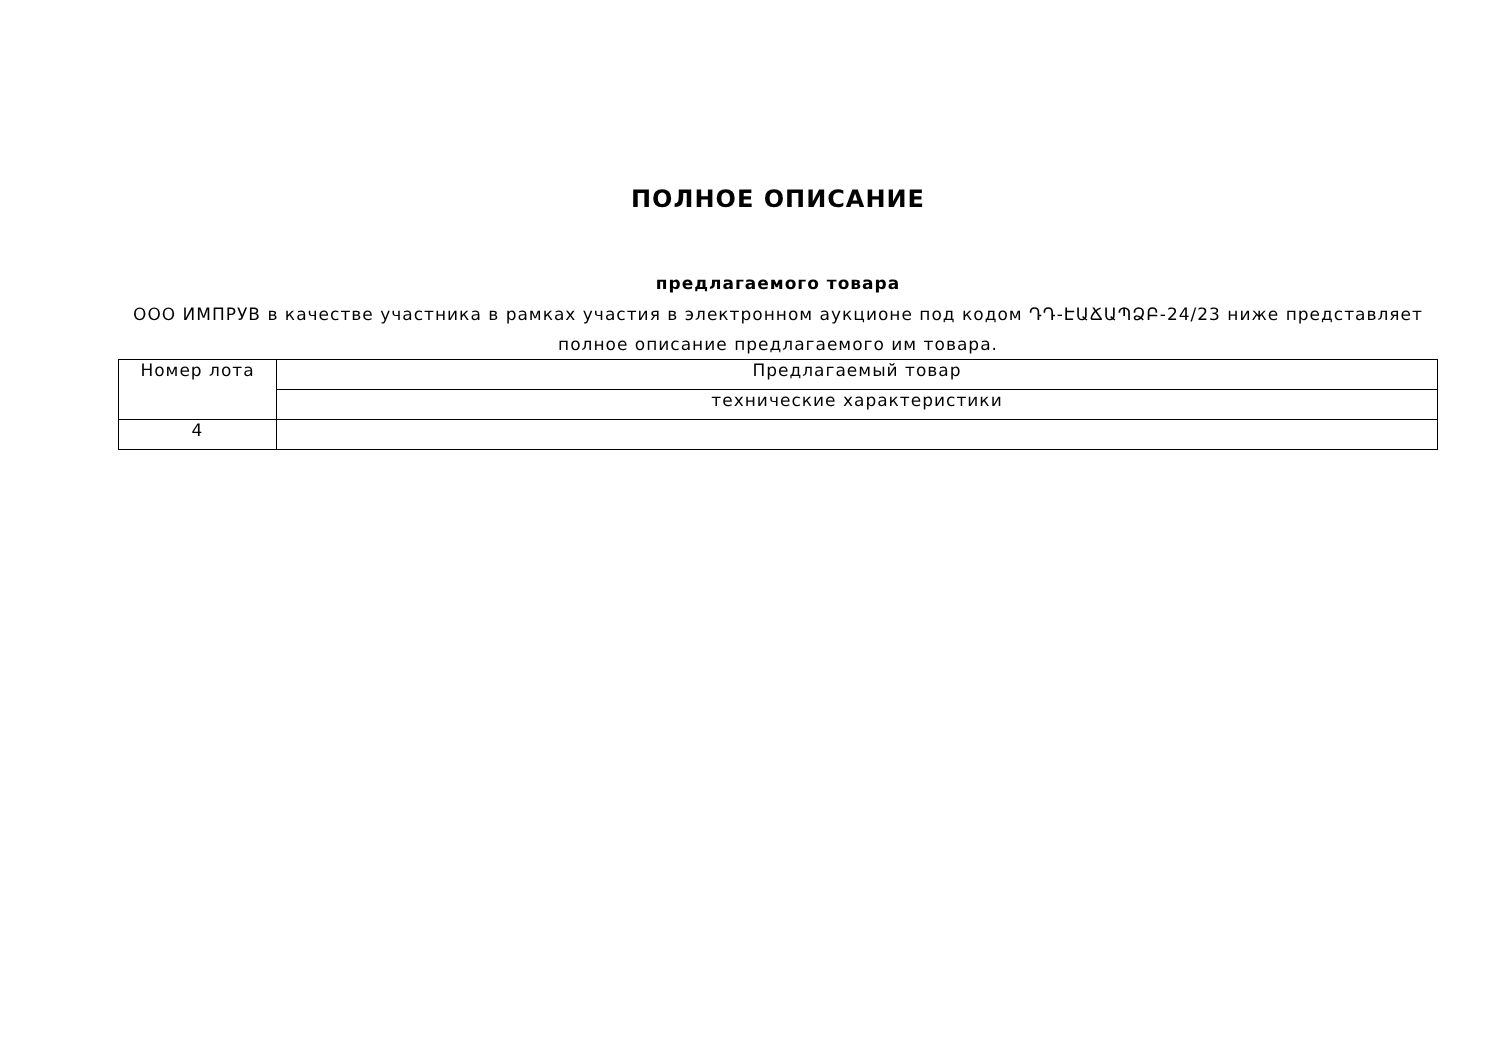ПОЛНОЕ ОПИСАНИЕ
предлагаемого товара
ООО ИМПРУВ в качестве участника в рамках участия в электронном аукционе под кодом ԴԴ-ԷԱՃԱՊՁԲ-24/23 ниже представляет полное описание предлагаемого им товара.
| Номер лота | Предлагаемый товар |
| | технические характеристики |
| 4 | |